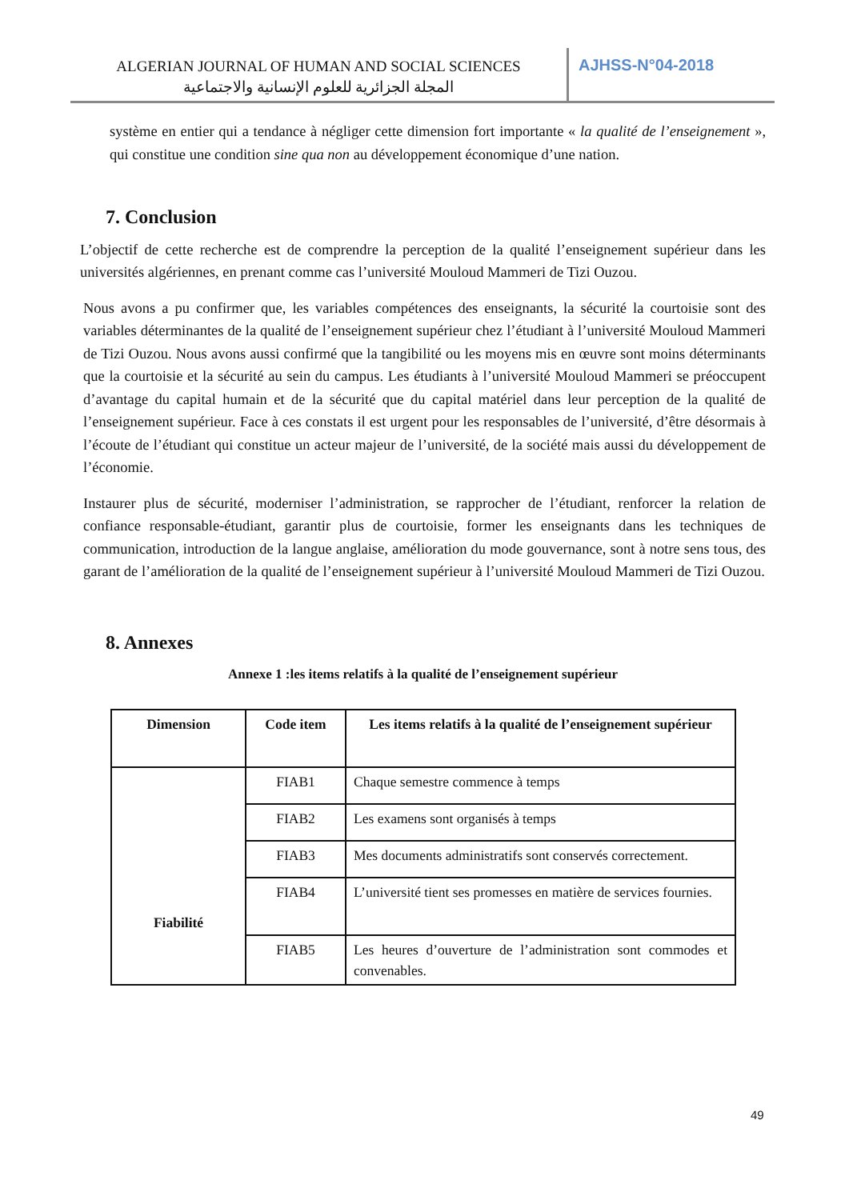ALGERIAN JOURNAL OF HUMAN AND SOCIAL SCIENCES
المجلة الجزائرية للعلوم الإنسانية والاجتماعية
AJHSS-N°04-2018
système en entier qui a tendance à négliger cette dimension fort importante « la qualité de l’enseignement », qui constitue une condition sine qua non au développement économique d’une nation.
7. Conclusion
L’objectif de cette recherche est de comprendre la perception de la qualité l’enseignement supérieur dans les universités algériennes, en prenant comme cas l’université Mouloud Mammeri de Tizi Ouzou.
Nous avons a pu confirmer que, les variables compétences des enseignants, la sécurité la courtoisie sont des variables déterminantes de la qualité de l’enseignement supérieur chez l’étudiant à l’université Mouloud Mammeri de Tizi Ouzou. Nous avons aussi confirmé que la tangibilité ou les moyens mis en œuvre sont moins déterminants que la courtoisie et la sécurité au sein du campus. Les étudiants à l’université Mouloud Mammeri se préoccupent d’avantage du capital humain et de la sécurité que du capital matériel dans leur perception de la qualité de l’enseignement supérieur. Face à ces constats il est urgent pour les responsables de l’université, d’être désormais à l’écoute de l’étudiant qui constitue un acteur majeur de l’université, de la société mais aussi du développement de l’économie.
Instaurer plus de sécurité, moderniser l’administration, se rapprocher de l’étudiant, renforcer la relation de confiance responsable-étudiant, garantir plus de courtoisie, former les enseignants dans les techniques de communication, introduction de la langue anglaise, amélioration du mode gouvernance, sont à notre sens tous, des garant de l’amélioration de la qualité de l’enseignement supérieur à l’université Mouloud Mammeri de Tizi Ouzou.
8. Annexes
Annexe 1 :les items relatifs à la qualité de l’enseignement supérieur
| Dimension | Code item | Les items relatifs à la qualité de l’enseignement supérieur |
| --- | --- | --- |
| Fiabilité | FIAB1 | Chaque semestre commence à temps |
| | FIAB2 | Les examens sont organisés à temps |
| | FIAB3 | Mes documents administratifs sont conservés correctement. |
| | FIAB4 | L’université tient ses promesses en matière de services fournies. |
| | FIAB5 | Les heures d’ouverture de l’administration sont commodes et convenables. |
49